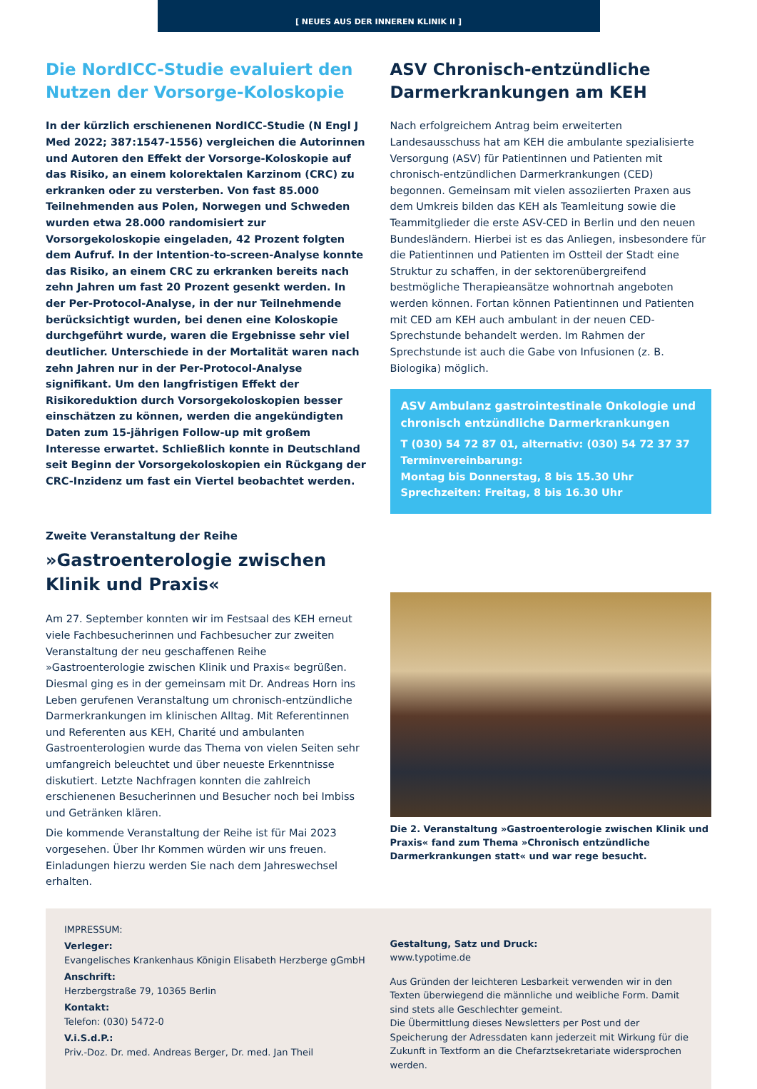[ NEUES AUS DER INNEREN KLINIK II ]
Die NordICC-Studie evaluiert den Nutzen der Vorsorge-Koloskopie
In der kürzlich erschienenen NordICC-Studie (N Engl J Med 2022; 387:1547-1556) vergleichen die Autorinnen und Autoren den Effekt der Vorsorge-Koloskopie auf das Risiko, an einem kolorektalen Karzinom (CRC) zu erkranken oder zu versterben. Von fast 85.000 Teilnehmenden aus Polen, Norwegen und Schweden wurden etwa 28.000 randomisiert zur Vorsorgekoloskopie eingeladen, 42 Prozent folgten dem Aufruf. In der Intention-to-screen-Analyse konnte das Risiko, an einem CRC zu erkranken bereits nach zehn Jahren um fast 20 Prozent gesenkt werden. In der Per-Protocol-Analyse, in der nur Teilnehmende berücksichtigt wurden, bei denen eine Koloskopie durchgeführt wurde, waren die Ergebnisse sehr viel deutlicher. Unterschiede in der Mortalität waren nach zehn Jahren nur in der Per-Protocol-Analyse signifikant. Um den langfristigen Effekt der Risikoreduktion durch Vorsorgekoloskopien besser einschätzen zu können, werden die angekündigten Daten zum 15-jährigen Follow-up mit großem Interesse erwartet. Schließlich konnte in Deutschland seit Beginn der Vorsorgekoloskopien ein Rückgang der CRC-Inzidenz um fast ein Viertel beobachtet werden.
ASV Chronisch-entzündliche Darmerkrankungen am KEH
Nach erfolgreichem Antrag beim erweiterten Landesausschuss hat am KEH die ambulante spezialisierte Versorgung (ASV) für Patientinnen und Patienten mit chronisch-entzündlichen Darmerkrankungen (CED) begonnen. Gemeinsam mit vielen assoziierten Praxen aus dem Umkreis bilden das KEH als Teamleitung sowie die Teammitglieder die erste ASV-CED in Berlin und den neuen Bundesländern. Hierbei ist es das Anliegen, insbesondere für die Patientinnen und Patienten im Ostteil der Stadt eine Struktur zu schaffen, in der sektorenübergreifend bestmögliche Therapieansätze wohnortnah angeboten werden können. Fortan können Patientinnen und Patienten mit CED am KEH auch ambulant in der neuen CED-Sprechstunde behandelt werden. Im Rahmen der Sprechstunde ist auch die Gabe von Infusionen (z. B. Biologika) möglich.
ASV Ambulanz gastrointestinale Onkologie und chronisch entzündliche Darmerkrankungen
T (030) 54 72 87 01, alternativ: (030) 54 72 37 37
Terminvereinbarung:
Montag bis Donnerstag, 8 bis 15.30 Uhr
Sprechzeiten: Freitag, 8 bis 16.30 Uhr
Zweite Veranstaltung der Reihe
»Gastroenterologie zwischen Klinik und Praxis«
Am 27. September konnten wir im Festsaal des KEH erneut viele Fachbesucherinnen und Fachbesucher zur zweiten Veranstaltung der neu geschaffenen Reihe »Gastroenterologie zwischen Klinik und Praxis« begrüßen. Diesmal ging es in der gemeinsam mit Dr. Andreas Horn ins Leben gerufenen Veranstaltung um chronisch-entzündliche Darmerkrankungen im klinischen Alltag. Mit Referentinnen und Referenten aus KEH, Charité und ambulanten Gastroenterologien wurde das Thema von vielen Seiten sehr umfangreich beleuchtet und über neueste Erkenntnisse diskutiert. Letzte Nachfragen konnten die zahlreich erschienenen Besucherinnen und Besucher noch bei Imbiss und Getränken klären.
Die kommende Veranstaltung der Reihe ist für Mai 2023 vorgesehen. Über Ihr Kommen würden wir uns freuen. Einladungen hierzu werden Sie nach dem Jahreswechsel erhalten.
Die 2. Veranstaltung »Gastroenterologie zwischen Klinik und Praxis« fand zum Thema »Chronisch entzündliche Darmerkrankungen statt« und war rege besucht.
IMPRESSUM:
Verleger:
Evangelisches Krankenhaus Königin Elisabeth Herzberge gGmbH
Anschrift:
Herzbergstraße 79, 10365 Berlin
Kontakt:
Telefon: (030) 5472-0
V.i.S.d.P.:
Priv.-Doz. Dr. med. Andreas Berger, Dr. med. Jan Theil
Gestaltung, Satz und Druck:
www.typotime.de
Aus Gründen der leichteren Lesbarkeit verwenden wir in den Texten überwiegend die männliche und weibliche Form. Damit sind stets alle Geschlechter gemeint.
Die Übermittlung dieses Newsletters per Post und der Speicherung der Adressdaten kann jederzeit mit Wirkung für die Zukunft in Textform an die Chefarztsekretariate widersprochen werden.